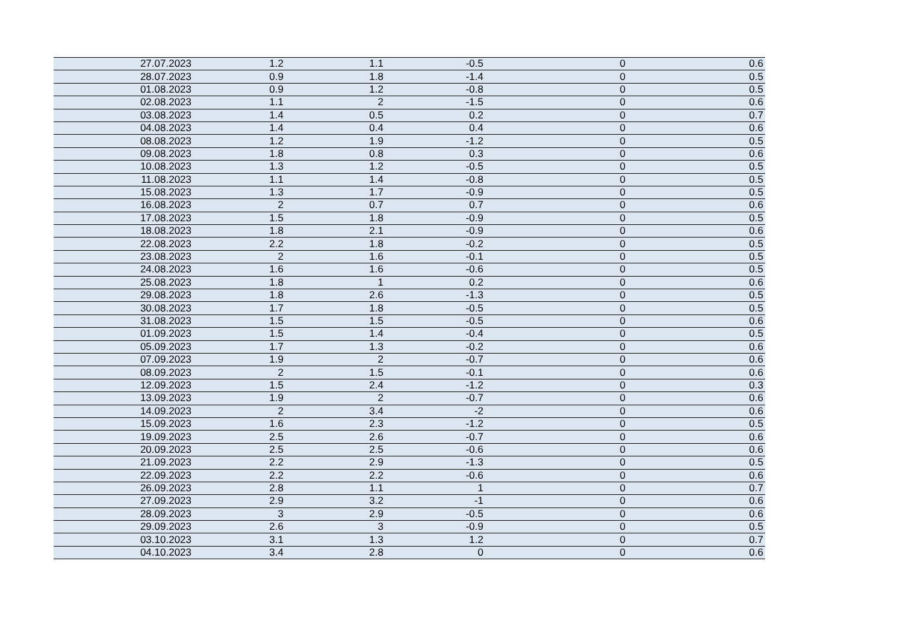| | 27.07.2023 | 1.2 | 1.1 | -0.5 | 0 | 0.6 |
| | 28.07.2023 | 0.9 | 1.8 | -1.4 | 0 | 0.5 |
| | 01.08.2023 | 0.9 | 1.2 | -0.8 | 0 | 0.5 |
| | 02.08.2023 | 1.1 | 2 | -1.5 | 0 | 0.6 |
| | 03.08.2023 | 1.4 | 0.5 | 0.2 | 0 | 0.7 |
| | 04.08.2023 | 1.4 | 0.4 | 0.4 | 0 | 0.6 |
| | 08.08.2023 | 1.2 | 1.9 | -1.2 | 0 | 0.5 |
| | 09.08.2023 | 1.8 | 0.8 | 0.3 | 0 | 0.6 |
| | 10.08.2023 | 1.3 | 1.2 | -0.5 | 0 | 0.5 |
| | 11.08.2023 | 1.1 | 1.4 | -0.8 | 0 | 0.5 |
| | 15.08.2023 | 1.3 | 1.7 | -0.9 | 0 | 0.5 |
| | 16.08.2023 | 2 | 0.7 | 0.7 | 0 | 0.6 |
| | 17.08.2023 | 1.5 | 1.8 | -0.9 | 0 | 0.5 |
| | 18.08.2023 | 1.8 | 2.1 | -0.9 | 0 | 0.6 |
| | 22.08.2023 | 2.2 | 1.8 | -0.2 | 0 | 0.5 |
| | 23.08.2023 | 2 | 1.6 | -0.1 | 0 | 0.5 |
| | 24.08.2023 | 1.6 | 1.6 | -0.6 | 0 | 0.5 |
| | 25.08.2023 | 1.8 | 1 | 0.2 | 0 | 0.6 |
| | 29.08.2023 | 1.8 | 2.6 | -1.3 | 0 | 0.5 |
| | 30.08.2023 | 1.7 | 1.8 | -0.5 | 0 | 0.5 |
| | 31.08.2023 | 1.5 | 1.5 | -0.5 | 0 | 0.6 |
| | 01.09.2023 | 1.5 | 1.4 | -0.4 | 0 | 0.5 |
| | 05.09.2023 | 1.7 | 1.3 | -0.2 | 0 | 0.6 |
| | 07.09.2023 | 1.9 | 2 | -0.7 | 0 | 0.6 |
| | 08.09.2023 | 2 | 1.5 | -0.1 | 0 | 0.6 |
| | 12.09.2023 | 1.5 | 2.4 | -1.2 | 0 | 0.3 |
| | 13.09.2023 | 1.9 | 2 | -0.7 | 0 | 0.6 |
| | 14.09.2023 | 2 | 3.4 | -2 | 0 | 0.6 |
| | 15.09.2023 | 1.6 | 2.3 | -1.2 | 0 | 0.5 |
| | 19.09.2023 | 2.5 | 2.6 | -0.7 | 0 | 0.6 |
| | 20.09.2023 | 2.5 | 2.5 | -0.6 | 0 | 0.6 |
| | 21.09.2023 | 2.2 | 2.9 | -1.3 | 0 | 0.5 |
| | 22.09.2023 | 2.2 | 2.2 | -0.6 | 0 | 0.6 |
| | 26.09.2023 | 2.8 | 1.1 | 1 | 0 | 0.7 |
| | 27.09.2023 | 2.9 | 3.2 | -1 | 0 | 0.6 |
| | 28.09.2023 | 3 | 2.9 | -0.5 | 0 | 0.6 |
| | 29.09.2023 | 2.6 | 3 | -0.9 | 0 | 0.5 |
| | 03.10.2023 | 3.1 | 1.3 | 1.2 | 0 | 0.7 |
| | 04.10.2023 | 3.4 | 2.8 | 0 | 0 | 0.6 |